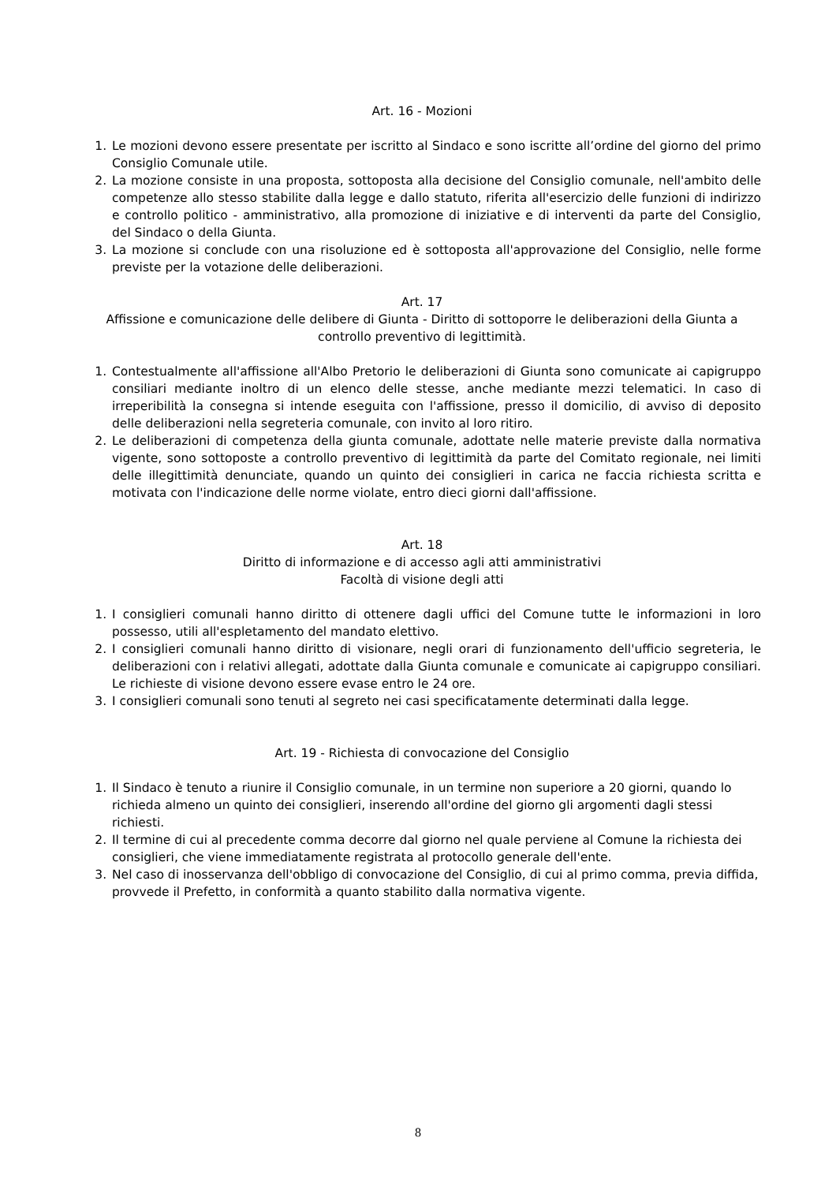Art. 16 - Mozioni
1. Le mozioni devono essere presentate per iscritto al Sindaco e sono iscritte all’ordine del giorno del primo Consiglio Comunale utile.
2. La mozione consiste in una proposta, sottoposta alla decisione del Consiglio comunale, nell'ambito delle competenze allo stesso stabilite dalla legge e dallo statuto, riferita all'esercizio delle funzioni di indirizzo e controllo politico - amministrativo, alla promozione di iniziative e di interventi da parte del Consiglio, del Sindaco o della Giunta.
3. La mozione si conclude con una risoluzione ed è sottoposta all'approvazione del Consiglio, nelle forme previste per la votazione delle deliberazioni.
Art. 17
Affissione e comunicazione delle delibere di Giunta - Diritto di sottoporre le deliberazioni della Giunta a controllo preventivo di legittimità.
1. Contestualmente all'affissione all'Albo Pretorio le deliberazioni di Giunta sono comunicate ai capigruppo consiliari mediante inoltro di un elenco delle stesse, anche mediante mezzi telematici. In caso di irreperibilità la consegna si intende eseguita con l'affissione, presso il domicilio, di avviso di deposito delle deliberazioni nella segreteria comunale, con invito al loro ritiro.
2. Le deliberazioni di competenza della giunta comunale, adottate nelle materie previste dalla normativa vigente, sono sottoposte a controllo preventivo di legittimità da parte del Comitato regionale, nei limiti delle illegittimità denunciate, quando un quinto dei consiglieri in carica ne faccia richiesta scritta e motivata con l'indicazione delle norme violate, entro dieci giorni dall'affissione.
Art. 18
Diritto di informazione e di accesso agli atti amministrativi
Facoltà di visione degli atti
1. I consiglieri comunali hanno diritto di ottenere dagli uffici del Comune tutte le informazioni in loro possesso, utili all'espletamento del mandato elettivo.
2. I consiglieri comunali hanno diritto di visionare, negli orari di funzionamento dell'ufficio segreteria, le deliberazioni con i relativi allegati, adottate dalla Giunta comunale e comunicate ai capigruppo consiliari. Le richieste di visione devono essere evase entro le 24 ore.
3. I consiglieri comunali sono tenuti al segreto nei casi specificatamente determinati dalla legge.
Art. 19 - Richiesta di convocazione del Consiglio
1. Il Sindaco è tenuto a riunire il Consiglio comunale, in un termine non superiore a 20 giorni, quando lo richieda almeno un quinto dei consiglieri, inserendo all'ordine del giorno gli argomenti dagli stessi richiesti.
2. Il termine di cui al precedente comma decorre dal giorno nel quale perviene al Comune la richiesta dei consiglieri, che viene immediatamente registrata al protocollo generale dell'ente.
3. Nel caso di inosservanza dell'obbligo di convocazione del Consiglio, di cui al primo comma, previa diffida, provvede il Prefetto, in conformità a quanto stabilito dalla normativa vigente.
8